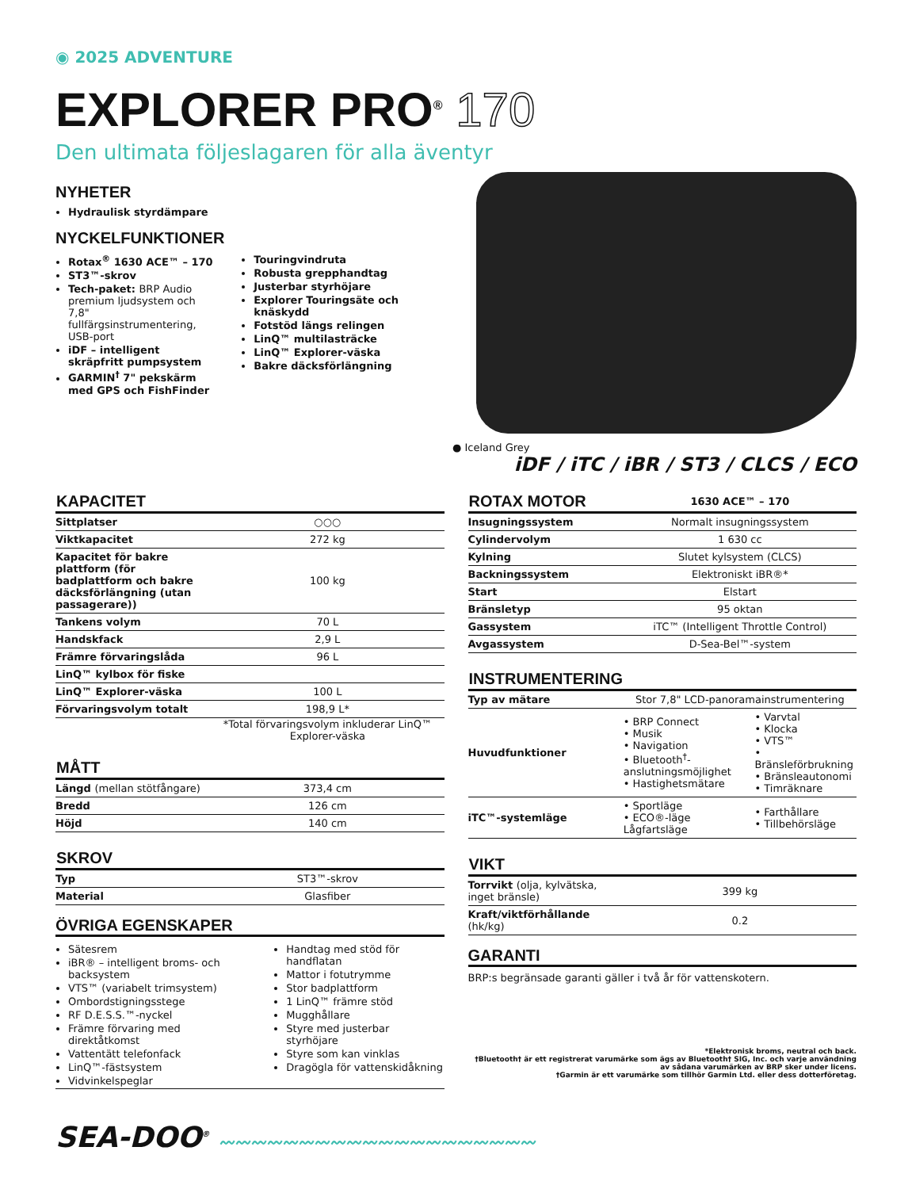◉ 2025 ADVENTURE
EXPLORER PRO<sup>®</sup> 170
Den ultimata följeslagaren för alla äventyr
NYHETER
Hydraulisk styrdämpare
NYCKELFUNKTIONER
Rotax<sup>®</sup> 1630 ACE™ – 170
ST3™-skrov
Tech-paket: BRP Audio premium ljudsystem och 7,8" fullfärgsinstrumentering, USB-port
iDF – intelligent skräpfritt pumpsystem
GARMIN<sup>†</sup> 7" pekskärm med GPS och FishFinder
Touringvindruta
Robusta grepphandtag
Justerbar styrhöjare
Explorer Touringsäte och knäskydd
Fotstöd längs relingen
LinQ™ multilasträcke
LinQ™ Explorer-väska
Bakre däcksförlängning
● Iceland Grey
iDF / iTC / iBR / ST3 / CLCS / ECO
| KAPACITET | |
| --- | --- |
| Sittplatser | ○○○ |
| Viktkapacitet | 272 kg |
| Kapacitet för bakre plattform (för badplattform och bakre däcksförlängning (utan passagerare)) | 100 kg |
| Tankens volym | 70 L |
| Handskfack | 2,9 L |
| Främre förvaringslåda | 96 L |
| LinQ™ kylbox för fiske | |
| LinQ™ Explorer-väska | 100 L |
| Förvaringsvolym totalt | 198,9 L* |
*Total förvaringsvolym inkluderar LinQ™ Explorer-väska
| MÅTT | |
| --- | --- |
| Längd (mellan stötfångare) | 373,4 cm |
| Bredd | 126 cm |
| Höjd | 140 cm |
| SKROV | |
| --- | --- |
| Typ | ST3™-skrov |
| Material | Glasfiber |
ÖVRIGA EGENSKAPER
Sätesrem
iBR® – intelligent broms- och backsystem
VTS™ (variabelt trimsystem)
Ombordstigningsstege
RF D.E.S.S.™-nyckel
Främre förvaring med direktåtkomst
Vattentätt telefonfack
LinQ™-fästsystem
Vidvinkelspeglar
Handtag med stöd för handflatan
Mattor i fotutrymme
Stor badplattform
1 LinQ™ främre stöd
Mugghållare
Styre med justerbar styrhöjare
Styre som kan vinklas
Dragögla för vattenskidåkning
| ROTAX MOTOR | 1630 ACE™ – 170 |
| --- | --- |
| Insugningssystem | Normalt insugningssystem |
| Cylindervolym | 1 630 cc |
| Kylning | Slutet kylsystem (CLCS) |
| Backningssystem | Elektroniskt iBR®* |
| Start | Elstart |
| Bränsletyp | 95 oktan |
| Gassystem | iTC™ (Intelligent Throttle Control) |
| Avgassystem | D-Sea-Bel™-system |
| INSTRUMENTERING | | |
| --- | --- | --- |
| Typ av mätare | Stor 7,8" LCD-panoramainstrumentering | |
| Huvudfunktioner | • BRP Connect • Musik • Navigation • Bluetooth<sup>†</sup>-anslutningsmöjlighet • Hastighetsmätare | • Varvtal • Klocka • VTS™ • Bränsleförbrukning • Bränsleautonomi • Timräknare |
| iTC™-systemläge | • Sportläge • ECO®-läge Lågfartsläge | • Farthållare • Tillbehörsläge |
| VIKT | |
| --- | --- |
| Torrvikt (olja, kylvätska, inget bränsle) | 399 kg |
| Kraft/viktförhållande (hk/kg) | 0.2 |
GARANTI
BRP:s begränsade garanti gäller i två år för vattenskotern.
*Elektronisk broms, neutral och back.
†Bluetooth† är ett registrerat varumärke som ägs av Bluetooth† SIG, Inc. och varje användning av sådana varumärken av BRP sker under licens.
†Garmin är ett varumärke som tillhör Garmin Ltd. eller dess dotterföretag.
SEA-DOO<sup>®</sup> 〰〰〰〰〰〰〰〰〰〰〰〰〰〰〰〰〰〰〰〰